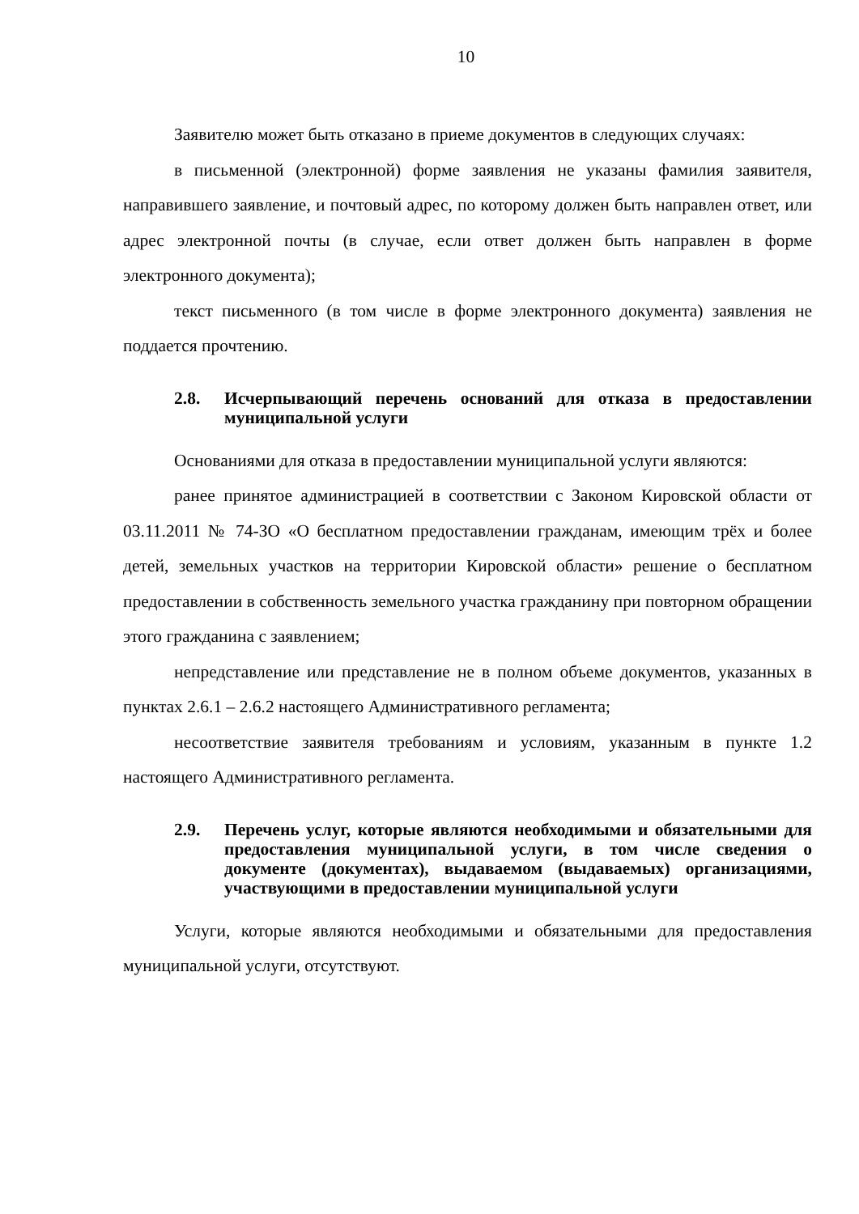10
Заявителю может быть отказано в приеме документов в следующих случаях:
в письменной (электронной) форме заявления не указаны фамилия заявителя, направившего заявление, и почтовый адрес, по которому должен быть направлен ответ, или адрес электронной почты (в случае, если ответ должен быть направлен в форме электронного документа);
текст письменного (в том числе в форме электронного документа) заявления не поддается прочтению.
2.8. Исчерпывающий перечень оснований для отказа в предоставлении муниципальной услуги
Основаниями для отказа в предоставлении муниципальной услуги являются:
ранее принятое администрацией в соответствии с Законом Кировской области от 03.11.2011 № 74-ЗО «О бесплатном предоставлении гражданам, имеющим трёх и более детей, земельных участков на территории Кировской области» решение о бесплатном предоставлении в собственность земельного участка гражданину при повторном обращении этого гражданина с заявлением;
непредставление или представление не в полном объеме документов, указанных в пунктах 2.6.1 – 2.6.2 настоящего Административного регламента;
несоответствие заявителя требованиям и условиям, указанным в пункте 1.2 настоящего Административного регламента.
2.9. Перечень услуг, которые являются необходимыми и обязательными для предоставления муниципальной услуги, в том числе сведения о документе (документах), выдаваемом (выдаваемых) организациями, участвующими в предоставлении муниципальной услуги
Услуги, которые являются необходимыми и обязательными для предоставления муниципальной услуги, отсутствуют.